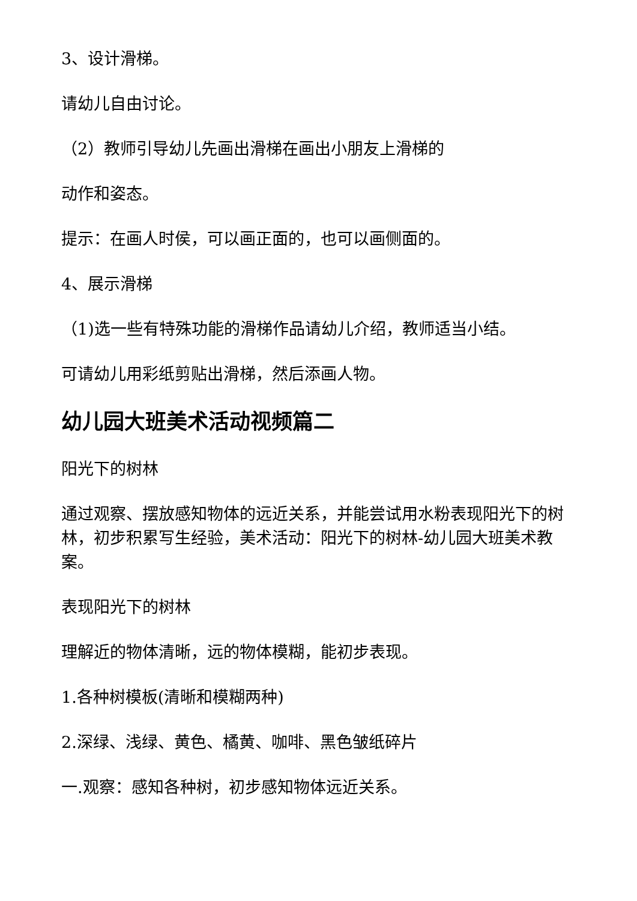3、设计滑梯。
请幼儿自由讨论。
（2）教师引导幼儿先画出滑梯在画出小朋友上滑梯的
动作和姿态。
提示：在画人时侯，可以画正面的，也可以画侧面的。
4、展示滑梯
（1)选一些有特殊功能的滑梯作品请幼儿介绍，教师适当小结。
可请幼儿用彩纸剪贴出滑梯，然后添画人物。
幼儿园大班美术活动视频篇二
阳光下的树林
通过观察、摆放感知物体的远近关系，并能尝试用水粉表现阳光下的树林，初步积累写生经验，美术活动：阳光下的树林-幼儿园大班美术教案。
表现阳光下的树林
理解近的物体清晰，远的物体模糊，能初步表现。
1.各种树模板(清晰和模糊两种)
2.深绿、浅绿、黄色、橘黄、咖啡、黑色皱纸碎片
一.观察：感知各种树，初步感知物体远近关系。